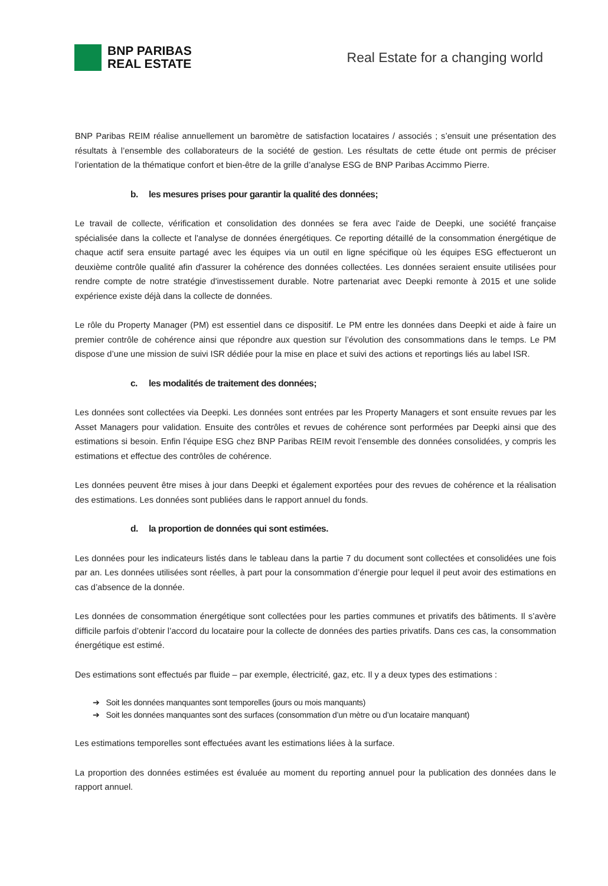BNP PARIBAS
REAL ESTATE
Real Estate for a changing world
BNP Paribas REIM réalise annuellement un baromètre de satisfaction locataires / associés ; s’ensuit une présentation des résultats à l’ensemble des collaborateurs de la société de gestion. Les résultats de cette étude ont permis de préciser l’orientation de la thématique confort et bien-être de la grille d’analyse ESG de BNP Paribas Accimmo Pierre.
b. les mesures prises pour garantir la qualité des données;
Le travail de collecte, vérification et consolidation des données se fera avec l'aide de Deepki, une société française spécialisée dans la collecte et l'analyse de données énergétiques. Ce reporting détaillé de la consommation énergétique de chaque actif sera ensuite partagé avec les équipes via un outil en ligne spécifique où les équipes ESG effectueront un deuxième contrôle qualité afin d'assurer la cohérence des données collectées. Les données seraient ensuite utilisées pour rendre compte de notre stratégie d'investissement durable. Notre partenariat avec Deepki remonte à 2015 et une solide expérience existe déjà dans la collecte de données.
Le rôle du Property Manager (PM) est essentiel dans ce dispositif. Le PM entre les données dans Deepki et aide à faire un premier contrôle de cohérence ainsi que répondre aux question sur l’évolution des consommations dans le temps. Le PM dispose d’une une mission de suivi ISR dédiée pour la mise en place et suivi des actions et reportings liés au label ISR.
c. les modalités de traitement des données;
Les données sont collectées via Deepki. Les données sont entrées par les Property Managers et sont ensuite revues par les Asset Managers pour validation. Ensuite des contrôles et revues de cohérence sont performées par Deepki ainsi que des estimations si besoin. Enfin l’équipe ESG chez BNP Paribas REIM revoit l’ensemble des données consolidées, y compris les estimations et effectue des contrôles de cohérence.
Les données peuvent être mises à jour dans Deepki et également exportées pour des revues de cohérence et la réalisation des estimations. Les données sont publiées dans le rapport annuel du fonds.
d. la proportion de données qui sont estimées.
Les données pour les indicateurs listés dans le tableau dans la partie 7 du document sont collectées et consolidées une fois par an. Les données utilisées sont réelles, à part pour la consommation d’énergie pour lequel il peut avoir des estimations en cas d’absence de la donnée.
Les données de consommation énergétique sont collectées pour les parties communes et privatifs des bâtiments. Il s’avère difficile parfois d’obtenir l’accord du locataire pour la collecte de données des parties privatifs. Dans ces cas, la consommation énergétique est estimé.
Des estimations sont effectués par fluide – par exemple, électricité, gaz, etc. Il y a deux types des estimations :
➔ Soit les données manquantes sont temporelles (jours ou mois manquants)
➔ Soit les données manquantes sont des surfaces (consommation d’un mètre ou d’un locataire manquant)
Les estimations temporelles sont effectuées avant les estimations liées à la surface.
La proportion des données estimées est évaluée au moment du reporting annuel pour la publication des données dans le rapport annuel.